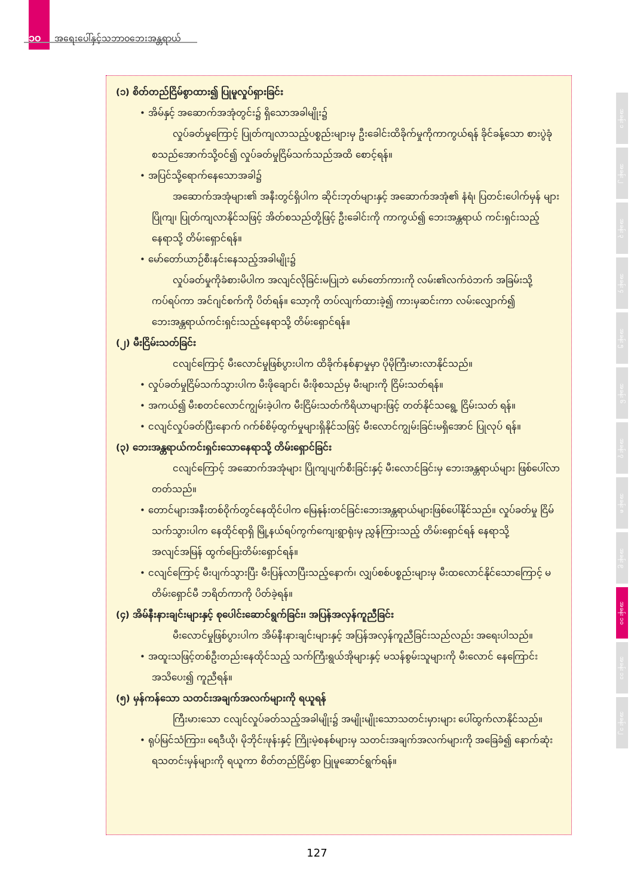၁၀ အရေးပေါ်နှင့်သဘာဝဘေးအန္တရာယ်
(၁) စိတ်တည်ငြိမ်စွာထား၍ ပြုမူလှုပ်ရှားခြင်း
• အိမ်နှင့် အဆောက်အအုံတွင်း၌ ရှိသောအခါမျိုး၌
လှုပ်ခတ်မှုကြောင့် ပြုတ်ကျလာသည့်ပစ္စည်းများမှ ဦးခေါင်းထိခိုက်မှုကိုကာကွယ်ရန် ခိုင်ခန့်သော စားပွဲခုံ စသည်အောက်သို့ဝင်၍ လှုပ်ခတ်မှုငြိမ်သက်သည်အထိ စောင့်ရန်။
• အပြင်သို့ရောက်နေသောအခါ၌
အဆောက်အအုံများ၏ အနီးတွင်ရှိပါက ဆိုင်းဘုတ်များနှင့် အဆောက်အအုံ၏ နံရံ၊ ပြတင်းပေါက်မှန် များ ပြိုကျ၊ ပြုတ်ကျလာနိုင်သဖြင့် အိတ်စသည်တို့ဖြင့် ဦးခေါင်းကို ကာကွယ်၍ ဘေးအန္တရာယ် ကင်းရှင်းသည့် နေရာသို့ တိမ်းရှောင်ရန်။
• မော်တော်ယာဉ်စီးနင်းနေသည့်အခါမျိုး၌
လှုပ်ခတ်မှုကိုခံစားမိပါက အလျင်လိုခြင်းမပြုဘဲ မော်တော်ကားကို လမ်း၏လက်ဝဲဘက် အခြမ်းသို့ ကပ်ရပ်ကာ အင်ဂျင်စက်ကို ပိတ်ရန်။ သော့ကို တပ်လျက်ထားခဲ့၍ ကားမှဆင်းကာ လမ်းလျှောက်၍ ဘေးအန္တရာယ်ကင်းရှင်းသည့်နေရာသို့ တိမ်းရှောင်ရန်။
(၂) မီးငြိမ်းသတ်ခြင်း
ငလျင်ကြောင့် မီးလောင်မှုဖြစ်ပွားပါက ထိခိုက်နစ်နာမှုမှာ ပိုမိုကြီးမားလာနိုင်သည်။
• လှုပ်ခတ်မှုငြိမ်သက်သွားပါက မီးဖိုချောင်၊ မီးဖိုစသည်မှ မီးများကို ငြိမ်းသတ်ရန်။
• အကယ်၍ မီးစတင်လောင်ကျွမ်းခဲ့ပါက မီးငြိမ်းသတ်ကိရိယာများဖြင့် တတ်နိုင်သရွေ့ ငြိမ်းသတ် ရန်။
• ငလျင်လှုပ်ခတ်ပြီးနောက် ဂက်စ်စိမ့်ထွက်မှုများရှိနိုင်သဖြင့် မီးလောင်ကျွမ်းခြင်းမရှိအောင် ပြုလုပ် ရန်။
(၃) ဘေးအန္တရာယ်ကင်းရှင်းသောနေရာသို့ တိမ်းရှောင်ခြင်း
ငလျင်ကြောင့် အဆောက်အအုံများ ပြိုကျပျက်စီးခြင်းနှင့် မီးလောင်ခြင်းမှ ဘေးအန္တရာယ်များ ဖြစ်ပေါ်လာတတ်သည်။
• တောင်များအနီးတစ်ဝိုက်တွင်နေထိုင်ပါက မြေနုန်းတင်ခြင်းဘေးအန္တရာယ်များဖြစ်ပေါ်နိုင်သည်။ လှုပ်ခတ်မှု ငြိမ်သက်သွားပါက နေထိုင်ရာရှိ မြို့နယ်ရပ်ကွက်ကျေးရွာရုံးမှ ညွှန်ကြားသည့် တိမ်းရှောင်ရန် နေရာသို့ အလျင်အမြန် ထွက်ပြေးတိမ်းရှောင်ရန်။
• ငလျင်ကြောင့် မီးပျက်သွားပြီး မီးပြန်လာပြီးသည့်နောက်၊ လျှပ်စစ်ပစ္စည်းများမှ မီးထလောင်နိုင်သောကြောင့် မတိမ်းရှောင်မီ ဘရိတ်ကာကို ပိတ်ခဲ့ရန်။
(၄) အိမ်နီးနားချင်းများနှင့် စုပေါင်းဆောင်ရွက်ခြင်း၊ အပြန်အလှန်ကူညီခြင်း
မီးလောင်မှုဖြစ်ပွားပါက အိမ်နီးနားချင်းများနှင့် အပြန်အလှန်ကူညီခြင်းသည်လည်း အရေးပါသည်။
• အထူးသဖြင့်တစ်ဦးတည်းနေထိုင်သည့် သက်ကြီးရွယ်အိုများနှင့် မသန်စွမ်းသူများကို မီးလောင် နေကြောင်း အသိပေး၍ ကူညီရန်။
(၅) မှန်ကန်သော သတင်းအချက်အလက်များကို ရယူရန်
ကြီးမားသော ငလျင်လှုပ်ခတ်သည့်အခါမျိုး၌ အမျိုးမျိုးသောသတင်းမှားများ ပေါ်ထွက်လာနိုင်သည်။
• ရုပ်မြင်သံကြား၊ ရေဒီယို၊ မိုဘိုင်းဖုန်းနှင့် ကြိုးမဲ့စနစ်များမှ သတင်းအချက်အလက်များကို အခြေခံ၍ နောက်ဆုံးရသတင်းမှန်များကို ရယူကာ စိတ်တည်ငြိမ်စွာ ပြုမူဆောင်ရွက်ရန်။
အခန်း ၁
အခန်း ၂
အခန်း ၃
အခန်း ၄
အခန်း ၅
အခန်း ၆
အခန်း ၇
အခန်း ၈
အခန်း ၉
အခန်း ၁၀
အခန်း ၁၁
အခန်း ၁၂
127